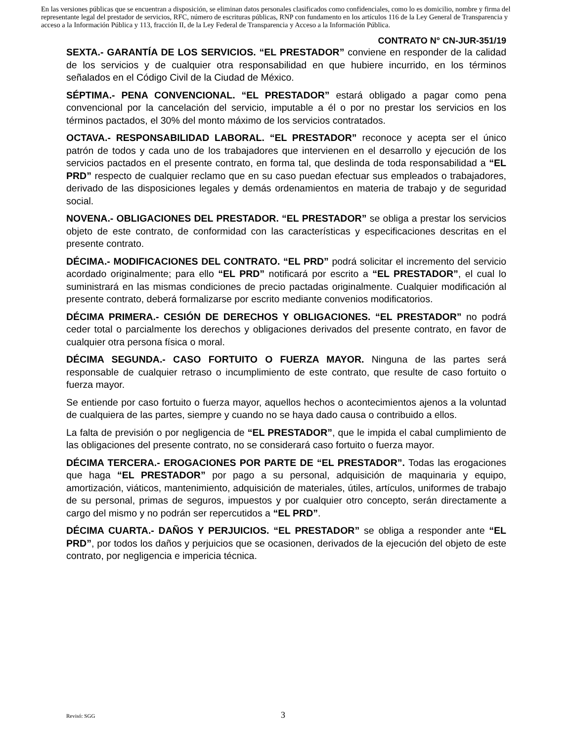En las versiones públicas que se encuentran a disposición, se eliminan datos personales clasificados como confidenciales, como lo es domicilio, nombre y firma del representante legal del prestador de servicios, RFC, número de escrituras públicas, RNP con fundamento en los artículos 116 de la Ley General de Transparencia y acceso a la Información Pública y 113, fracción II, de la Ley Federal de Transparencia y Acceso a la Información Pública.
CONTRATO N° CN-JUR-351/19
SEXTA.- GARANTÍA DE LOS SERVICIOS. “EL PRESTADOR” conviene en responder de la calidad de los servicios y de cualquier otra responsabilidad en que hubiere incurrido, en los términos señalados en el Código Civil de la Ciudad de México.
SÉPTIMA.- PENA CONVENCIONAL. “EL PRESTADOR” estará obligado a pagar como pena convencional por la cancelación del servicio, imputable a él o por no prestar los servicios en los términos pactados, el 30% del monto máximo de los servicios contratados.
OCTAVA.- RESPONSABILIDAD LABORAL. “EL PRESTADOR” reconoce y acepta ser el único patrón de todos y cada uno de los trabajadores que intervienen en el desarrollo y ejecución de los servicios pactados en el presente contrato, en forma tal, que deslinda de toda responsabilidad a “EL PRD” respecto de cualquier reclamo que en su caso puedan efectuar sus empleados o trabajadores, derivado de las disposiciones legales y demás ordenamientos en materia de trabajo y de seguridad social.
NOVENA.- OBLIGACIONES DEL PRESTADOR. “EL PRESTADOR” se obliga a prestar los servicios objeto de este contrato, de conformidad con las características y especificaciones descritas en el presente contrato.
DÉCIMA.- MODIFICACIONES DEL CONTRATO. “EL PRD” podrá solicitar el incremento del servicio acordado originalmente; para ello “EL PRD” notificará por escrito a “EL PRESTADOR”, el cual lo suministrará en las mismas condiciones de precio pactadas originalmente. Cualquier modificación al presente contrato, deberá formalizarse por escrito mediante convenios modificatorios.
DÉCIMA PRIMERA.- CESIÓN DE DERECHOS Y OBLIGACIONES. “EL PRESTADOR” no podrá ceder total o parcialmente los derechos y obligaciones derivados del presente contrato, en favor de cualquier otra persona física o moral.
DÉCIMA SEGUNDA.- CASO FORTUITO O FUERZA MAYOR. Ninguna de las partes será responsable de cualquier retraso o incumplimiento de este contrato, que resulte de caso fortuito o fuerza mayor.
Se entiende por caso fortuito o fuerza mayor, aquellos hechos o acontecimientos ajenos a la voluntad de cualquiera de las partes, siempre y cuando no se haya dado causa o contribuido a ellos.
La falta de previsión o por negligencia de “EL PRESTADOR”, que le impida el cabal cumplimiento de las obligaciones del presente contrato, no se considerará caso fortuito o fuerza mayor.
DÉCIMA TERCERA.- EROGACIONES POR PARTE DE “EL PRESTADOR”. Todas las erogaciones que haga “EL PRESTADOR” por pago a su personal, adquisición de maquinaria y equipo, amortización, viáticos, mantenimiento, adquisición de materiales, útiles, artículos, uniformes de trabajo de su personal, primas de seguros, impuestos y por cualquier otro concepto, serán directamente a cargo del mismo y no podrán ser repercutidos a “EL PRD”.
DÉCIMA CUARTA.- DAÑOS Y PERJUICIOS. “EL PRESTADOR” se obliga a responder ante “EL PRD”, por todos los daños y perjuicios que se ocasionen, derivados de la ejecución del objeto de este contrato, por negligencia e impericia técnica.
Revisó: SGG 3